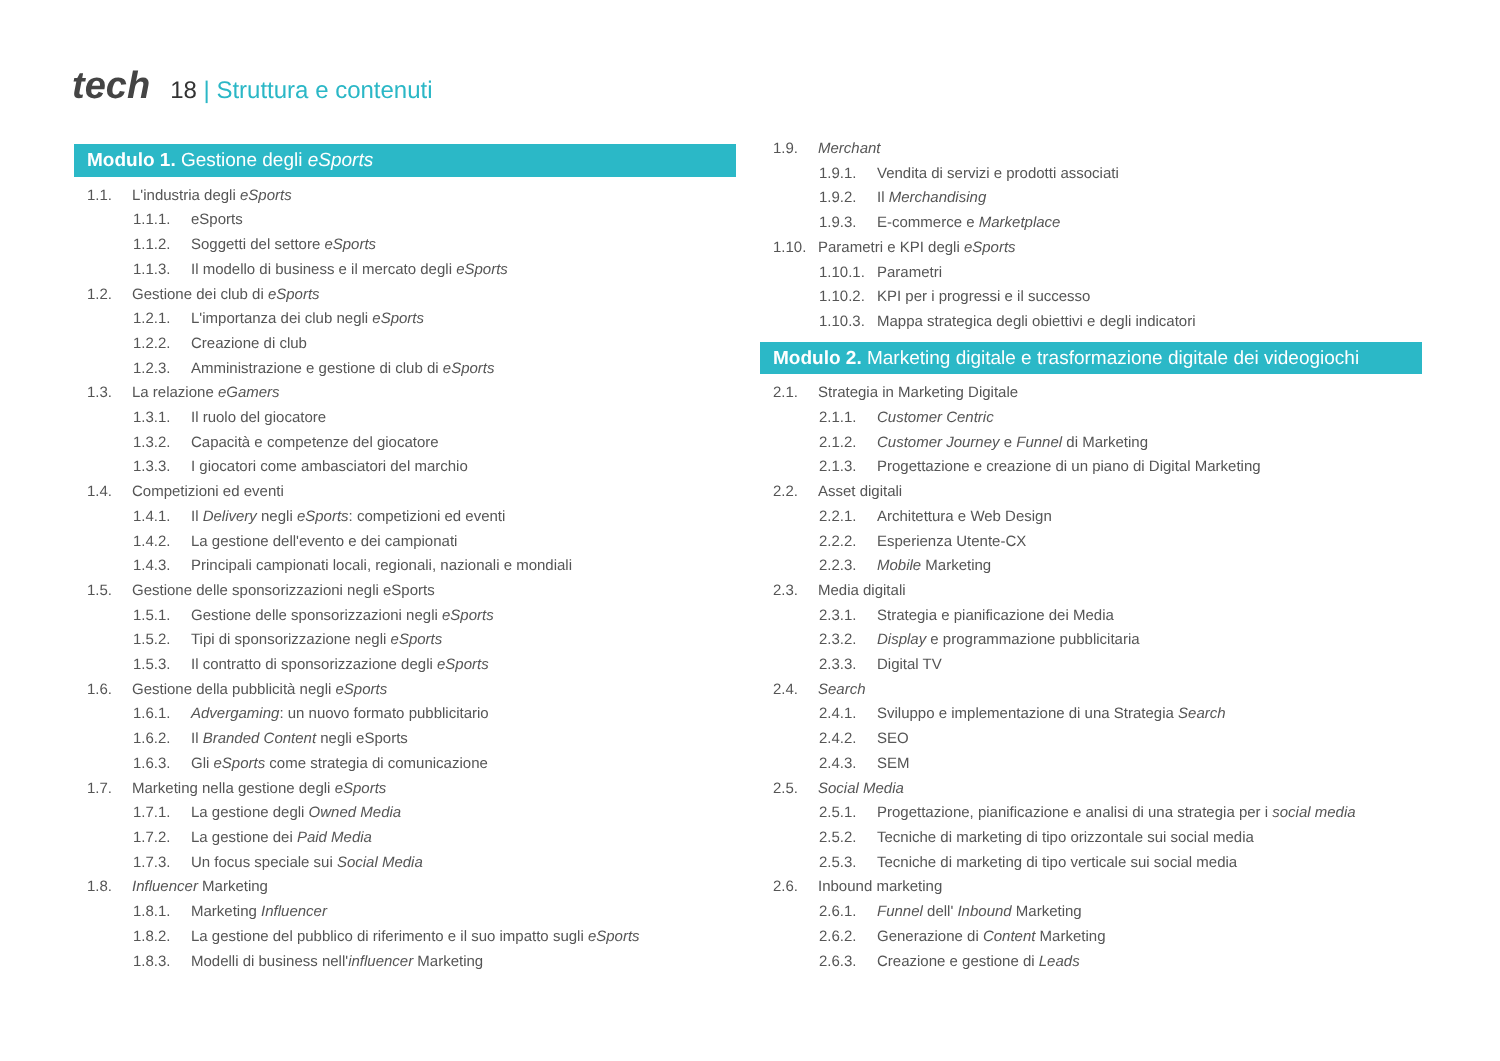tech 18 | Struttura e contenuti
Modulo 1. Gestione degli eSports
1.1. L'industria degli eSports
1.1.1. eSports
1.1.2. Soggetti del settore eSports
1.1.3. Il modello di business e il mercato degli eSports
1.2. Gestione dei club di eSports
1.2.1. L'importanza dei club negli eSports
1.2.2. Creazione di club
1.2.3. Amministrazione e gestione di club di eSports
1.3. La relazione eGamers
1.3.1. Il ruolo del giocatore
1.3.2. Capacità e competenze del giocatore
1.3.3. I giocatori come ambasciatori del marchio
1.4. Competizioni ed eventi
1.4.1. Il Delivery negli eSports: competizioni ed eventi
1.4.2. La gestione dell'evento e dei campionati
1.4.3. Principali campionati locali, regionali, nazionali e mondiali
1.5. Gestione delle sponsorizzazioni negli eSports
1.5.1. Gestione delle sponsorizzazioni negli eSports
1.5.2. Tipi di sponsorizzazione negli eSports
1.5.3. Il contratto di sponsorizzazione degli eSports
1.6. Gestione della pubblicità negli eSports
1.6.1. Advergaming: un nuovo formato pubblicitario
1.6.2. Il Branded Content negli eSports
1.6.3. Gli eSports come strategia di comunicazione
1.7. Marketing nella gestione degli eSports
1.7.1. La gestione degli Owned Media
1.7.2. La gestione dei Paid Media
1.7.3. Un focus speciale sui Social Media
1.8. Influencer Marketing
1.8.1. Marketing Influencer
1.8.2. La gestione del pubblico di riferimento e il suo impatto sugli eSports
1.8.3. Modelli di business nell'influencer Marketing
1.9. Merchant
1.9.1. Vendita di servizi e prodotti associati
1.9.2. Il Merchandising
1.9.3. E-commerce e Marketplace
1.10. Parametri e KPI degli eSports
1.10.1. Parametri
1.10.2. KPI per i progressi e il successo
1.10.3. Mappa strategica degli obiettivi e degli indicatori
Modulo 2. Marketing digitale e trasformazione digitale dei videogiochi
2.1. Strategia in Marketing Digitale
2.1.1. Customer Centric
2.1.2. Customer Journey e Funnel di Marketing
2.1.3. Progettazione e creazione di un piano di Digital Marketing
2.2. Asset digitali
2.2.1. Architettura e Web Design
2.2.2. Esperienza Utente-CX
2.2.3. Mobile Marketing
2.3. Media digitali
2.3.1. Strategia e pianificazione dei Media
2.3.2. Display e programmazione pubblicitaria
2.3.3. Digital TV
2.4. Search
2.4.1. Sviluppo e implementazione di una Strategia Search
2.4.2. SEO
2.4.3. SEM
2.5. Social Media
2.5.1. Progettazione, pianificazione e analisi di una strategia per i social media
2.5.2. Tecniche di marketing di tipo orizzontale sui social media
2.5.3. Tecniche di marketing di tipo verticale sui social media
2.6. Inbound marketing
2.6.1. Funnel dell' Inbound Marketing
2.6.2. Generazione di Content Marketing
2.6.3. Creazione e gestione di Leads